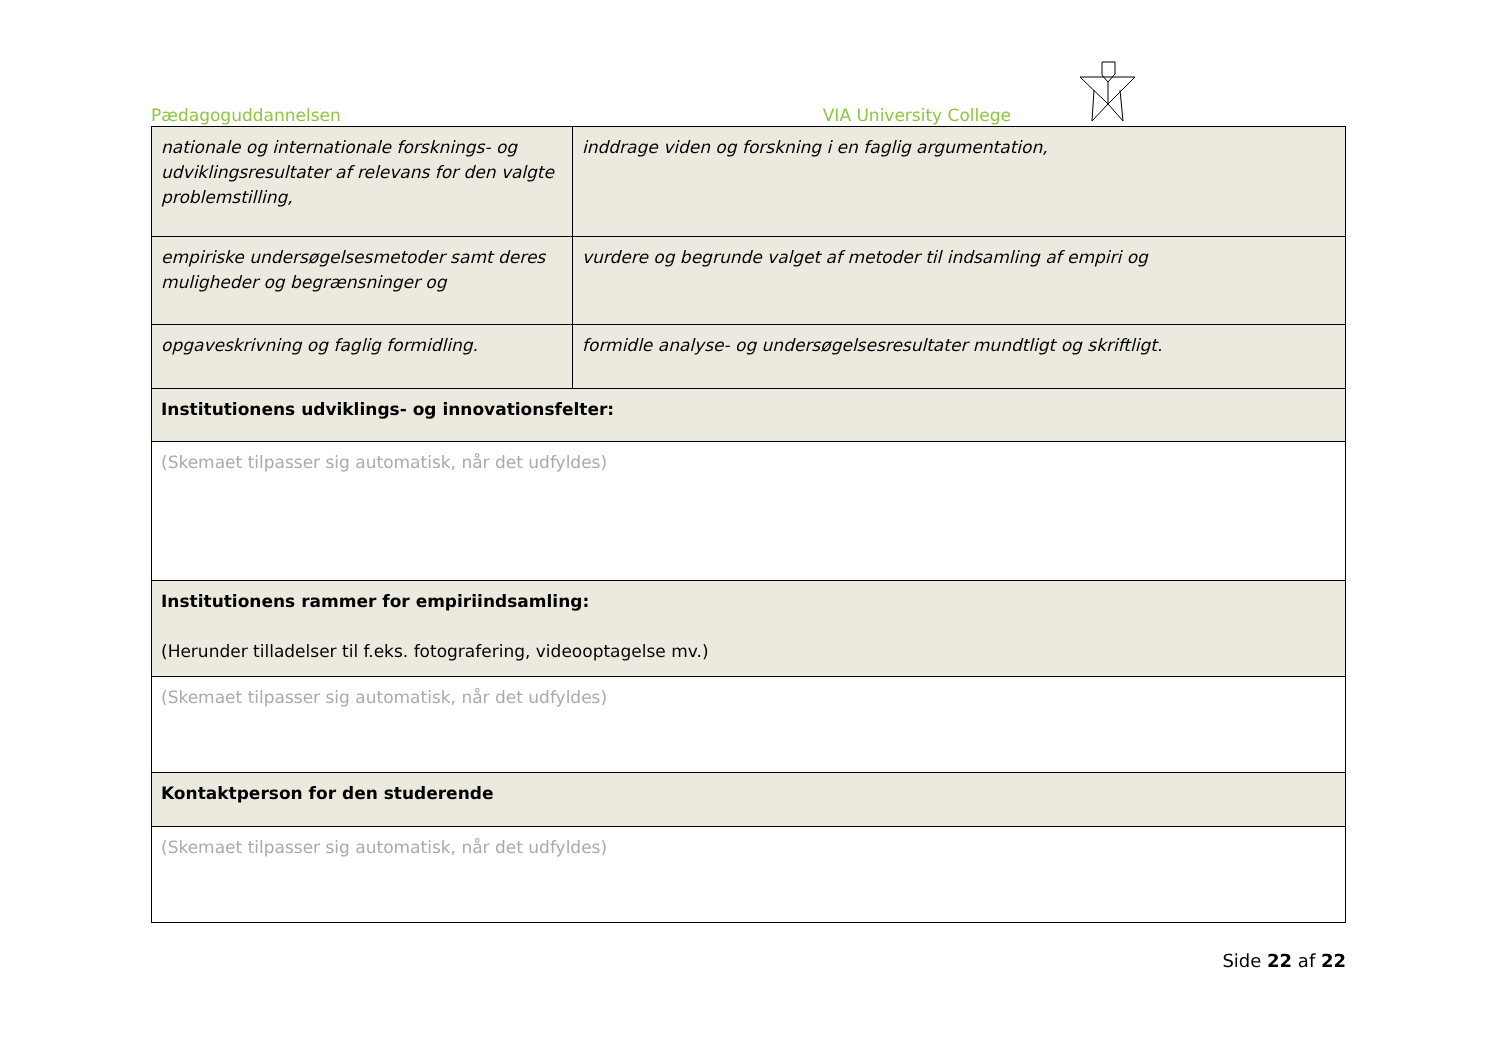Pædagoguddannelsen VIA University College
| nationale og internationale forsknings- og udviklingsresultater af relevans for den valgte problemstilling, | inddrage viden og forskning i en faglig argumentation, |
| empiriske undersøgelsesmetoder samt deres muligheder og begrænsninger og | vurdere og begrunde valget af metoder til indsamling af empiri og |
| opgaveskrivning og faglig formidling. | formidle analyse- og undersøgelsesresultater mundtligt og skriftligt. |
| Institutionens udviklings- og innovationsfelter: | |
| (Skemaet tilpasser sig automatisk, når det udfyldes) | |
| Institutionens rammer for empiriindsamling: (Herunder tilladelser til f.eks. fotografering, videooptagelse mv.) | |
| (Skemaet tilpasser sig automatisk, når det udfyldes) | |
| Kontaktperson for den studerende | |
| (Skemaet tilpasser sig automatisk, når det udfyldes) | |
Side 22 af 22